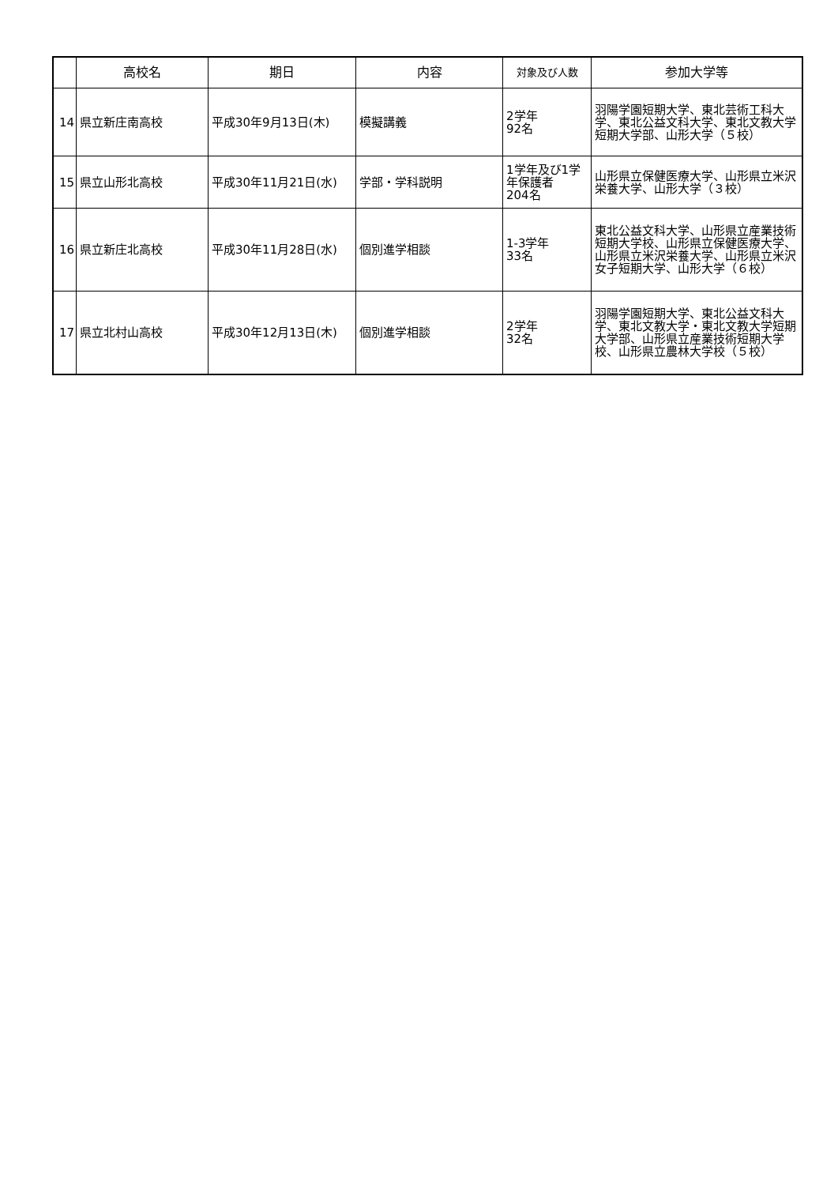| | 高校名 | 期日 | 内容 | 対象及び人数 | 参加大学等 |
| --- | --- | --- | --- | --- | --- |
| 14 | 県立新庄南高校 | 平成30年9月13日(木) | 模擬講義 | 2学年 92名 | 羽陽学園短期大学、東北芸術工科大学、東北公益文科大学、東北文教大学短期大学部、山形大学（５校） |
| 15 | 県立山形北高校 | 平成30年11月21日(水) | 学部・学科説明 | 1学年及び1学年保護者 204名 | 山形県立保健医療大学、山形県立米沢栄養大学、山形大学（３校） |
| 16 | 県立新庄北高校 | 平成30年11月28日(水) | 個別進学相談 | 1-3学年 33名 | 東北公益文科大学、山形県立産業技術短期大学校、山形県立保健医療大学、山形県立米沢栄養大学、山形県立米沢女子短期大学、山形大学（６校） |
| 17 | 県立北村山高校 | 平成30年12月13日(木) | 個別進学相談 | 2学年 32名 | 羽陽学園短期大学、東北公益文科大学、東北文教大学・東北文教大学短期大学部、山形県立産業技術短期大学校、山形県立農林大学校（５校） |